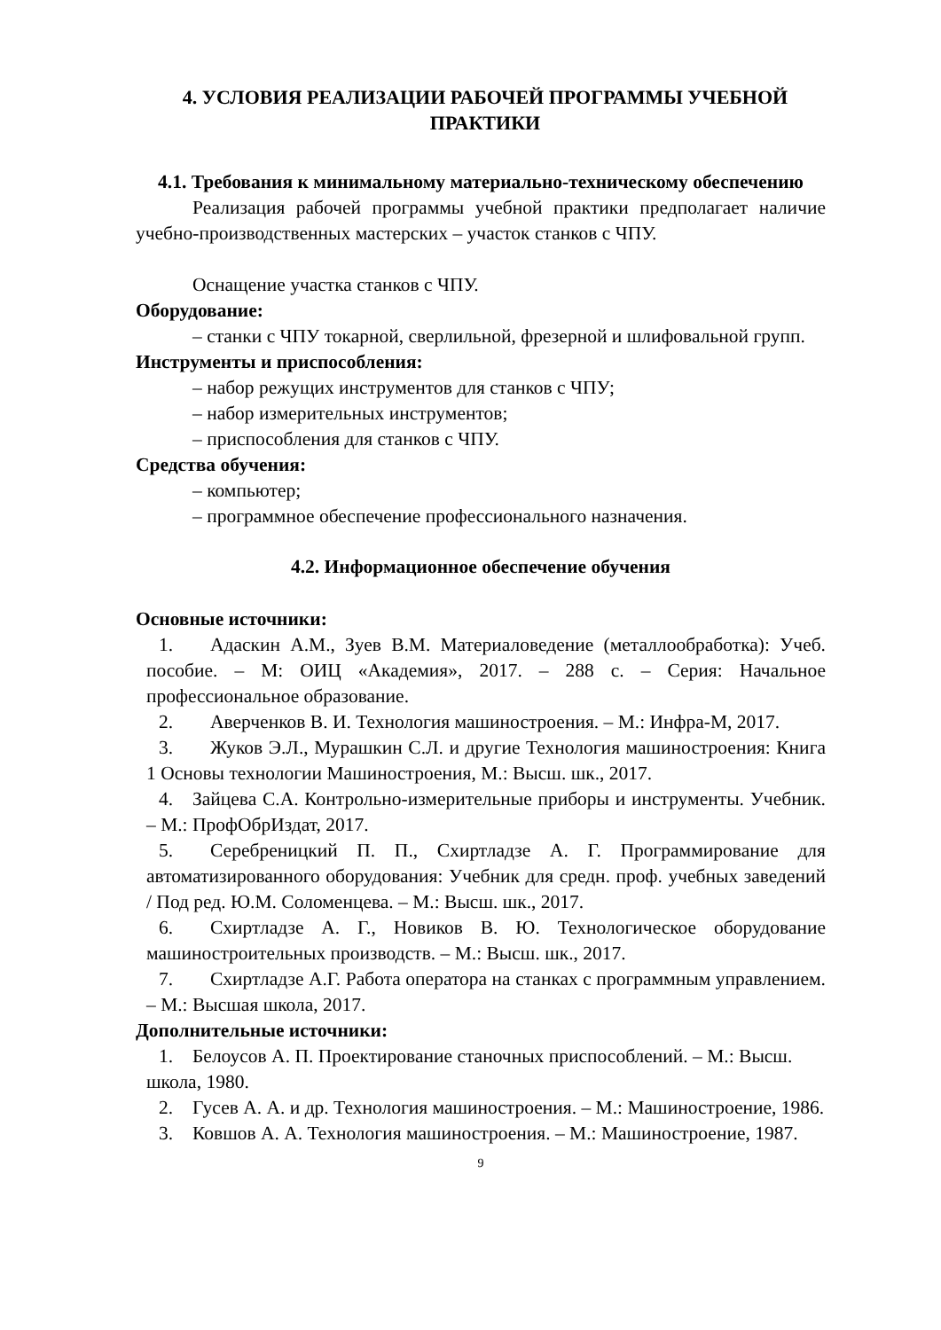4. УСЛОВИЯ РЕАЛИЗАЦИИ РАБОЧЕЙ ПРОГРАММЫ УЧЕБНОЙ ПРАКТИКИ
4.1. Требования к минимальному материально-техническому обеспечению
Реализация рабочей программы учебной практики предполагает наличие учебно-производственных мастерских – участок станков с ЧПУ.
Оснащение участка станков с ЧПУ.
Оборудование:
– станки с ЧПУ токарной, сверлильной, фрезерной и шлифовальной групп.
Инструменты и приспособления:
– набор режущих инструментов для станков с ЧПУ;
– набор измерительных инструментов;
– приспособления для станков с ЧПУ.
Средства обучения:
– компьютер;
– программное обеспечение профессионального назначения.
4.2. Информационное обеспечение обучения
Основные источники:
1. Адаскин А.М., Зуев В.М. Материаловедение (металлообработка): Учеб. пособие. – М: ОИЦ «Академия», 2017. – 288 с. – Серия: Начальное профессиональное образование.
2. Аверченков В. И. Технология машиностроения. – М.: Инфра-М, 2017.
3. Жуков Э.Л., Мурашкин С.Л. и другие Технология машиностроения: Книга 1 Основы технологии Машиностроения, М.: Высш. шк., 2017.
4. Зайцева С.А. Контрольно-измерительные приборы и инструменты. Учебник. – М.: ПрофОбрИздат, 2017.
5. Серебреницкий П. П., Схиртладзе А. Г. Программирование для автоматизированного оборудования: Учебник для средн. проф. учебных заведений / Под ред. Ю.М. Соломенцева. – М.: Высш. шк., 2017.
6. Схиртладзе А. Г., Новиков В. Ю. Технологическое оборудование машиностроительных производств. – М.: Высш. шк., 2017.
7. Схиртладзе А.Г. Работа оператора на станках с программным управлением. – М.: Высшая школа, 2017.
Дополнительные источники:
1. Белоусов А. П. Проектирование станочных приспособлений. – М.: Высш. школа, 1980.
2. Гусев А. А. и др. Технология машиностроения. – М.: Машиностроение, 1986.
3. Ковшов А. А. Технология машиностроения. – М.: Машиностроение, 1987.
9